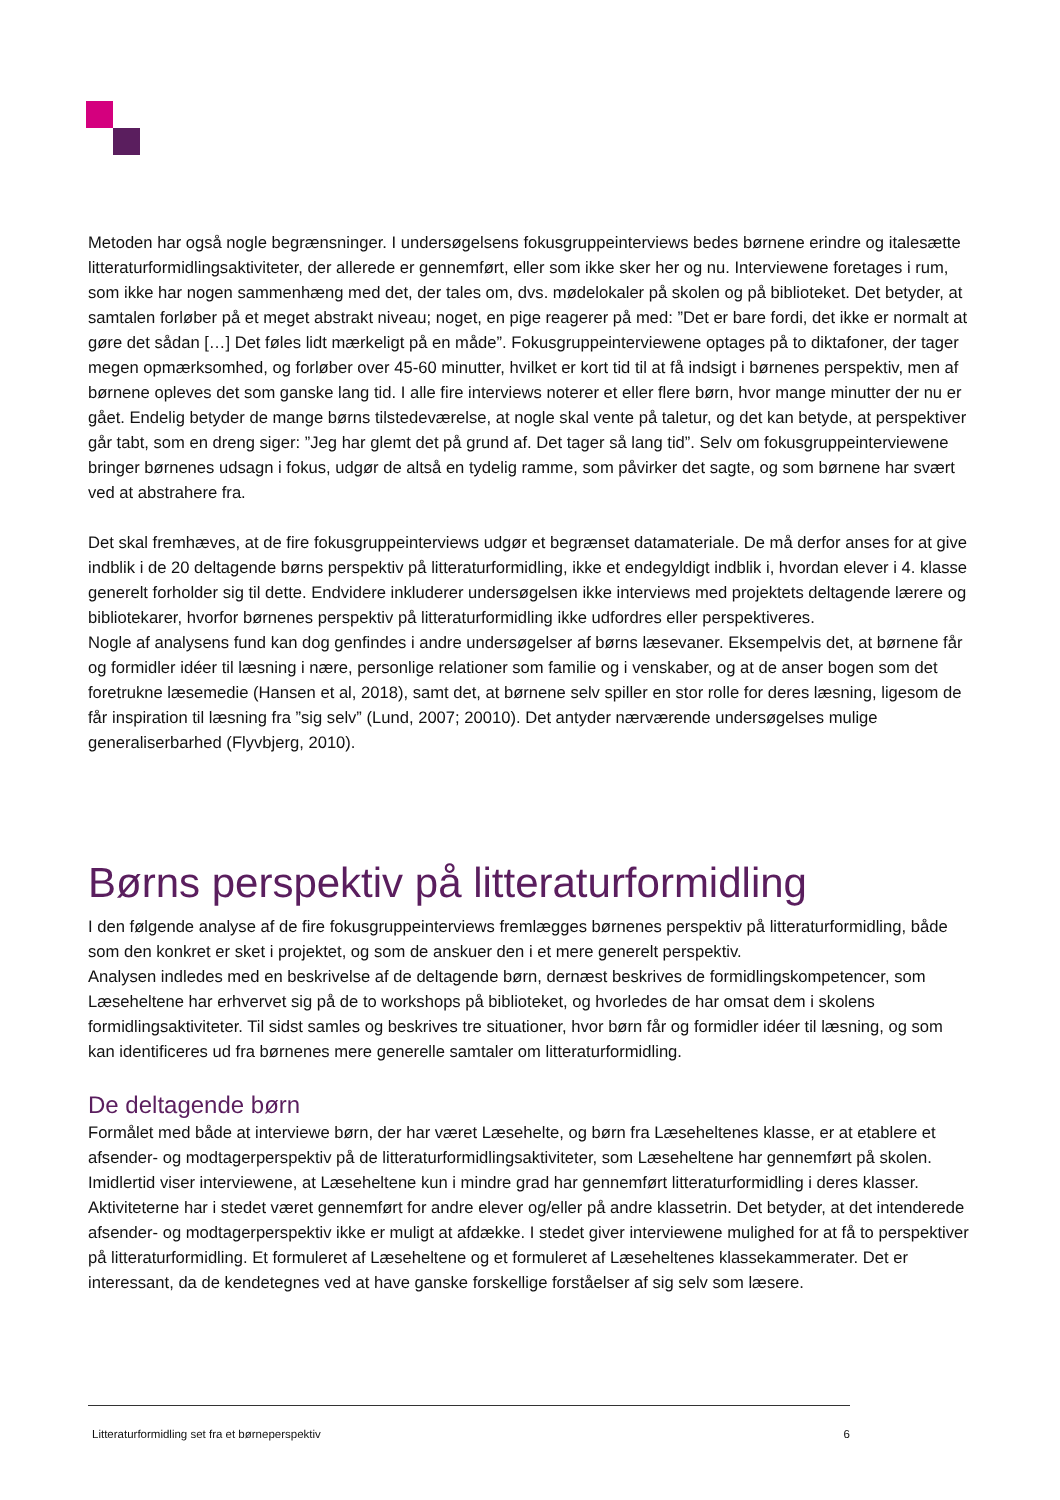Metoden har også nogle begrænsninger. I undersøgelsens fokusgruppeinterviews bedes børnene erindre og italesætte litteraturformidlingsaktiviteter, der allerede er gennemført, eller som ikke sker her og nu. Interviewene foretages i rum, som ikke har nogen sammenhæng med det, der tales om, dvs. mødelokaler på skolen og på biblioteket. Det betyder, at samtalen forløber på et meget abstrakt niveau; noget, en pige reagerer på med: ”Det er bare fordi, det ikke er normalt at gøre det sådan […] Det føles lidt mærkeligt på en måde”. Fokusgruppeinterviewene optages på to diktafoner, der tager megen opmærksomhed, og forløber over 45-60 minutter, hvilket er kort tid til at få indsigt i børnenes perspektiv, men af børnene opleves det som ganske lang tid. I alle fire interviews noterer et eller flere børn, hvor mange minutter der nu er gået. Endelig betyder de mange børns tilstedeværelse, at nogle skal vente på taletur, og det kan betyde, at perspektiver går tabt, som en dreng siger: ”Jeg har glemt det på grund af. Det tager så lang tid”. Selv om fokusgruppeinterviewene bringer børnenes udsagn i fokus, udgør de altså en tydelig ramme, som påvirker det sagte, og som børnene har svært ved at abstrahere fra.
Det skal fremhæves, at de fire fokusgruppeinterviews udgør et begrænset datamateriale. De må derfor anses for at give indblik i de 20 deltagende børns perspektiv på litteraturformidling, ikke et endegyldigt indblik i, hvordan elever i 4. klasse generelt forholder sig til dette. Endvidere inkluderer undersøgelsen ikke interviews med projektets deltagende lærere og bibliotekarer, hvorfor børnenes perspektiv på litteraturformidling ikke udfordres eller perspektiveres.
Nogle af analysens fund kan dog genfindes i andre undersøgelser af børns læsevaner. Eksempelvis det, at børnene får og formidler idéer til læsning i nære, personlige relationer som familie og i venskaber, og at de anser bogen som det foretrukne læsemedie (Hansen et al, 2018), samt det, at børnene selv spiller en stor rolle for deres læsning, ligesom de får inspiration til læsning fra ”sig selv” (Lund, 2007; 20010). Det antyder nærværende undersøgelses mulige generaliserbarhed (Flyvbjerg, 2010).
Børns perspektiv på litteraturformidling
I den følgende analyse af de fire fokusgruppeinterviews fremlægges børnenes perspektiv på litteraturformidling, både som den konkret er sket i projektet, og som de anskuer den i et mere generelt perspektiv.
Analysen indledes med en beskrivelse af de deltagende børn, dernæst beskrives de formidlingskompetencer, som Læseheltene har erhvervet sig på de to workshops på biblioteket, og hvorledes de har omsat dem i skolens formidlingsaktiviteter. Til sidst samles og beskrives tre situationer, hvor børn får og formidler idéer til læsning, og som kan identificeres ud fra børnenes mere generelle samtaler om litteraturformidling.
De deltagende børn
Formålet med både at interviewe børn, der har været Læsehelte, og børn fra Læseheltenes klasse, er at etablere et afsender- og modtagerperspektiv på de litteraturformidlingsaktiviteter, som Læseheltene har gennemført på skolen. Imidlertid viser interviewene, at Læseheltene kun i mindre grad har gennemført litteraturformidling i deres klasser. Aktiviteterne har i stedet været gennemført for andre elever og/eller på andre klassetrin. Det betyder, at det intenderede afsender- og modtagerperspektiv ikke er muligt at afdække. I stedet giver interviewene mulighed for at få to perspektiver på litteraturformidling. Et formuleret af Læseheltene og et formuleret af Læseheltenes klassekammerater. Det er interessant, da de kendetegnes ved at have ganske forskellige forståelser af sig selv som læsere.
Litteraturformidling set fra et børneperspektiv 6